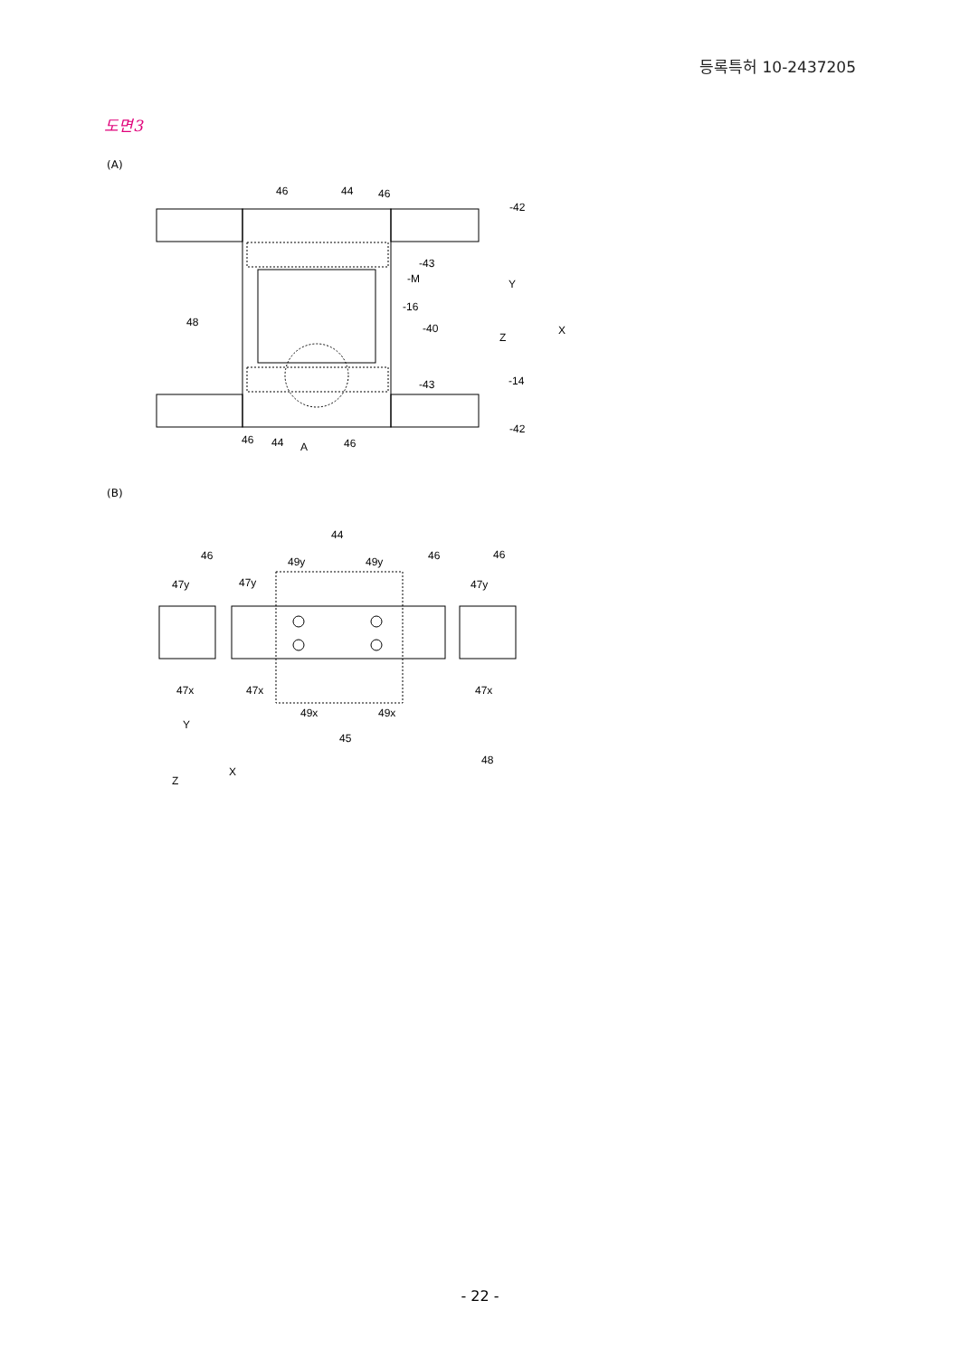등록특허 10-2437205
도면3
(A)
46
44
46
-42
-43
-M
-16
48
-40
-14
-43
-42
46
44
A
46
Y
Z
X
(B)
44
46
49y
49y
46
46
47y
47y
47y
47x
47x
47x
49x
49x
45
48
Y
Z
X
- 22 -